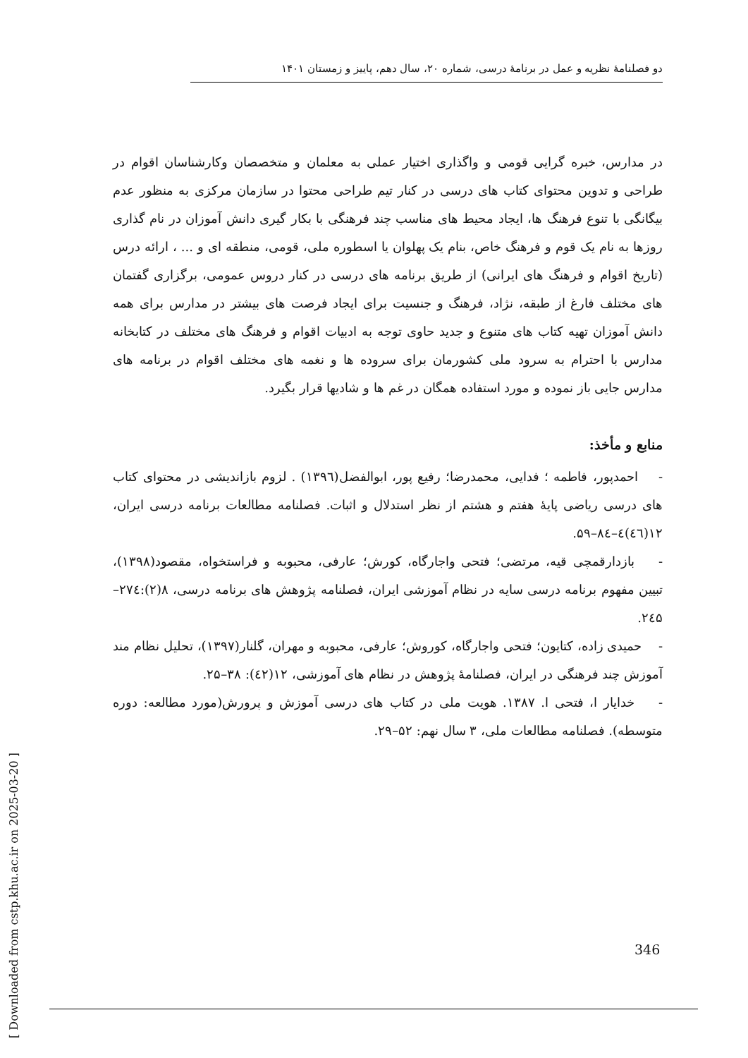دو فصلنامهٔ نظریه و عمل در برنامهٔ درسی، شماره ۲۰، سال دهم، پاییز و زمستان ۱۴۰۱
در مدارس، خبره گرایی قومی و واگذاری اختیار عملی به معلمان و متخصصان وکارشناسان اقوام در طراحی و تدوین محتوای کتاب های درسی در کنار تیم طراحی محتوا در سازمان مرکزی به منظور عدم بیگانگی با تنوع فرهنگ ها، ایجاد محیط های مناسب چند فرهنگی با بکار گیری دانش آموزان در نام گذاری روزها به نام یک قوم و فرهنگ خاص، بنام یک پهلوان یا اسطوره ملی، قومی، منطقه ای و ... ، ارائه درس (تاریخ اقوام و فرهنگ های ایرانی) از طریق برنامه های درسی در کنار دروس عمومی، برگزاری گفتمان های مختلف فارغ از طبقه، نژاد، فرهنگ و جنسیت برای ایجاد فرصت های بیشتر در مدارس برای همه دانش آموزان تهیه کتاب های متنوع و جدید حاوی توجه به ادبیات اقوام و فرهنگ های مختلف در کتابخانه مدارس با احترام به سرود ملی کشورمان برای سروده ها و نغمه های مختلف اقوام در برنامه های مدارس جایی باز نموده و مورد استفاده همگان در غم ها و شادیها قرار بگیرد.
منابع و مأخذ:
- احمدپور، فاطمه ؛ فدایی، محمدرضا؛ رفیع پور، ابوالفضل(۱۳۹٦) . لزوم بازاندیشی در محتوای کتاب های درسی ریاضی پایهٔ هفتم و هشتم از نظر استدلال و اثبات. فصلنامه مطالعات برنامه درسی ایران، ۱۲(٤٦)٤–۸٤–۵۹.
- بازدارقمچی قیه، مرتضی؛ فتحی واجارگاه، کورش؛ عارفی، محبوبه و فراستخواه، مقصود(۱۳۹۸)، تبیین مفهوم برنامه درسی سایه در نظام آموزشی ایران، فصلنامه پژوهش های برنامه درسی، ۸(۲):۲۷٤–۲٤۵.
- حمیدی زاده، کتایون؛ فتحی واجارگاه، کوروش؛ عارفی، محبوبه و مهران، گلنار(۱۳۹۷)، تحلیل نظام مند آموزش چند فرهنگی در ایران، فصلنامهٔ پژوهش در نظام های آموزشی، ۱۲(٤۲): ۳۸–۲۵.
- خدایار ا، فتحی ا. ۱۳۸۷. هویت ملی در کتاب های درسی آموزش و پرورش(مورد مطالعه: دوره متوسطه). فصلنامه مطالعات ملی، ۳ سال نهم: ۵۲–۲۹.
[ Downloaded from cstp.khu.ac.ir on 2025-03-20 ]
346